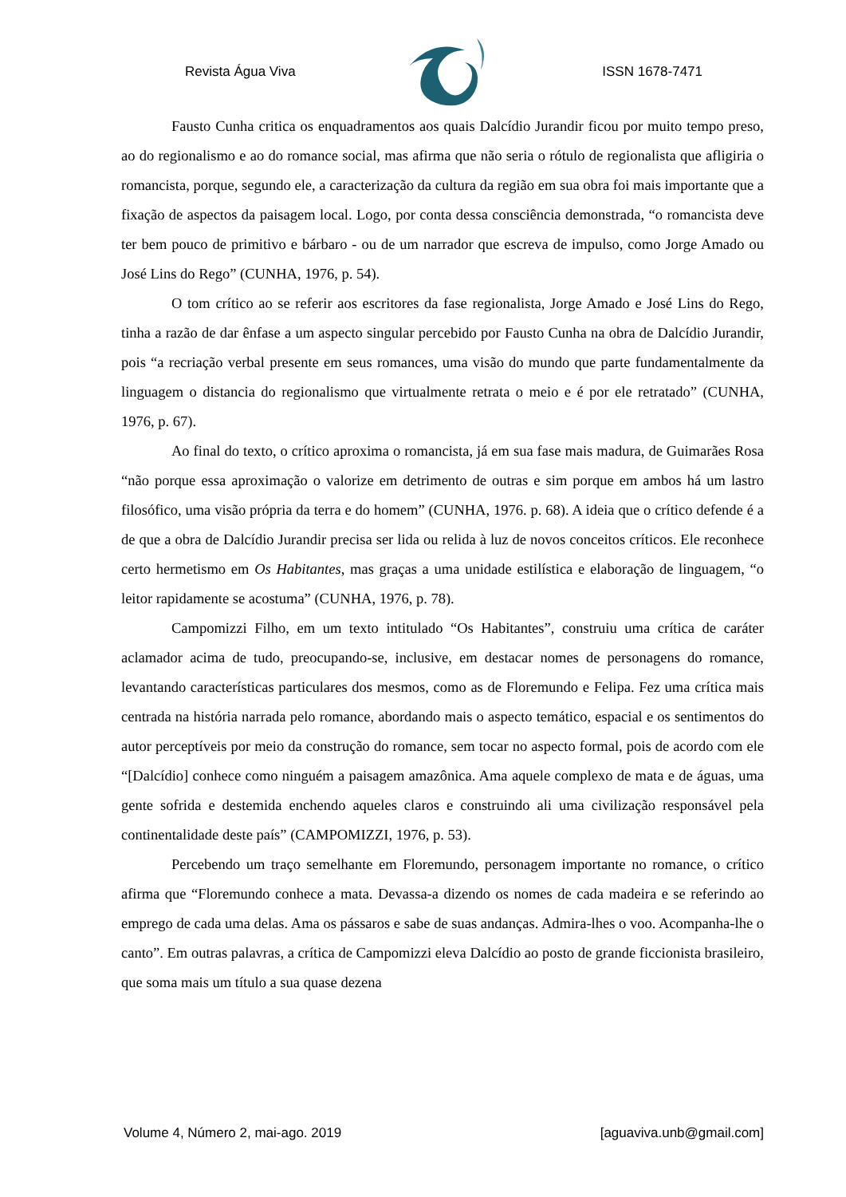Revista Água Viva ISSN 1678-7471
Fausto Cunha critica os enquadramentos aos quais Dalcídio Jurandir ficou por muito tempo preso, ao do regionalismo e ao do romance social, mas afirma que não seria o rótulo de regionalista que afligiria o romancista, porque, segundo ele, a caracterização da cultura da região em sua obra foi mais importante que a fixação de aspectos da paisagem local. Logo, por conta dessa consciência demonstrada, “o romancista deve ter bem pouco de primitivo e bárbaro - ou de um narrador que escreva de impulso, como Jorge Amado ou José Lins do Rego” (CUNHA, 1976, p. 54).
O tom crítico ao se referir aos escritores da fase regionalista, Jorge Amado e José Lins do Rego, tinha a razão de dar ênfase a um aspecto singular percebido por Fausto Cunha na obra de Dalcídio Jurandir, pois “a recriação verbal presente em seus romances, uma visão do mundo que parte fundamentalmente da linguagem o distancia do regionalismo que virtualmente retrata o meio e é por ele retratado” (CUNHA, 1976, p. 67).
Ao final do texto, o crítico aproxima o romancista, já em sua fase mais madura, de Guimarães Rosa “não porque essa aproximação o valorize em detrimento de outras e sim porque em ambos há um lastro filosófico, uma visão própria da terra e do homem” (CUNHA, 1976. p. 68). A ideia que o crítico defende é a de que a obra de Dalcídio Jurandir precisa ser lida ou relida à luz de novos conceitos críticos. Ele reconhece certo hermetismo em Os Habitantes, mas graças a uma unidade estilística e elaboração de linguagem, “o leitor rapidamente se acostuma” (CUNHA, 1976, p. 78).
Campomizzi Filho, em um texto intitulado “Os Habitantes”, construiu uma crítica de caráter aclamador acima de tudo, preocupando-se, inclusive, em destacar nomes de personagens do romance, levantando características particulares dos mesmos, como as de Floremundo e Felipa. Fez uma crítica mais centrada na história narrada pelo romance, abordando mais o aspecto temático, espacial e os sentimentos do autor perceptíveis por meio da construção do romance, sem tocar no aspecto formal, pois de acordo com ele “[Dalcídio] conhece como ninguém a paisagem amazônica. Ama aquele complexo de mata e de águas, uma gente sofrida e destemida enchendo aqueles claros e construindo ali uma civilização responsável pela continentalidade deste país” (CAMPOMIZZI, 1976, p. 53).
Percebendo um traço semelhante em Floremundo, personagem importante no romance, o crítico afirma que “Floremundo conhece a mata. Devassa-a dizendo os nomes de cada madeira e se referindo ao emprego de cada uma delas. Ama os pássaros e sabe de suas andanças. Admira-lhes o voo. Acompanha-lhe o canto”. Em outras palavras, a crítica de Campomizzi eleva Dalcídio ao posto de grande ficcionista brasileiro, que soma mais um título a sua quase dezena
Volume 4, Número 2, mai-ago. 2019 [aguaviva.unb@gmail.com]